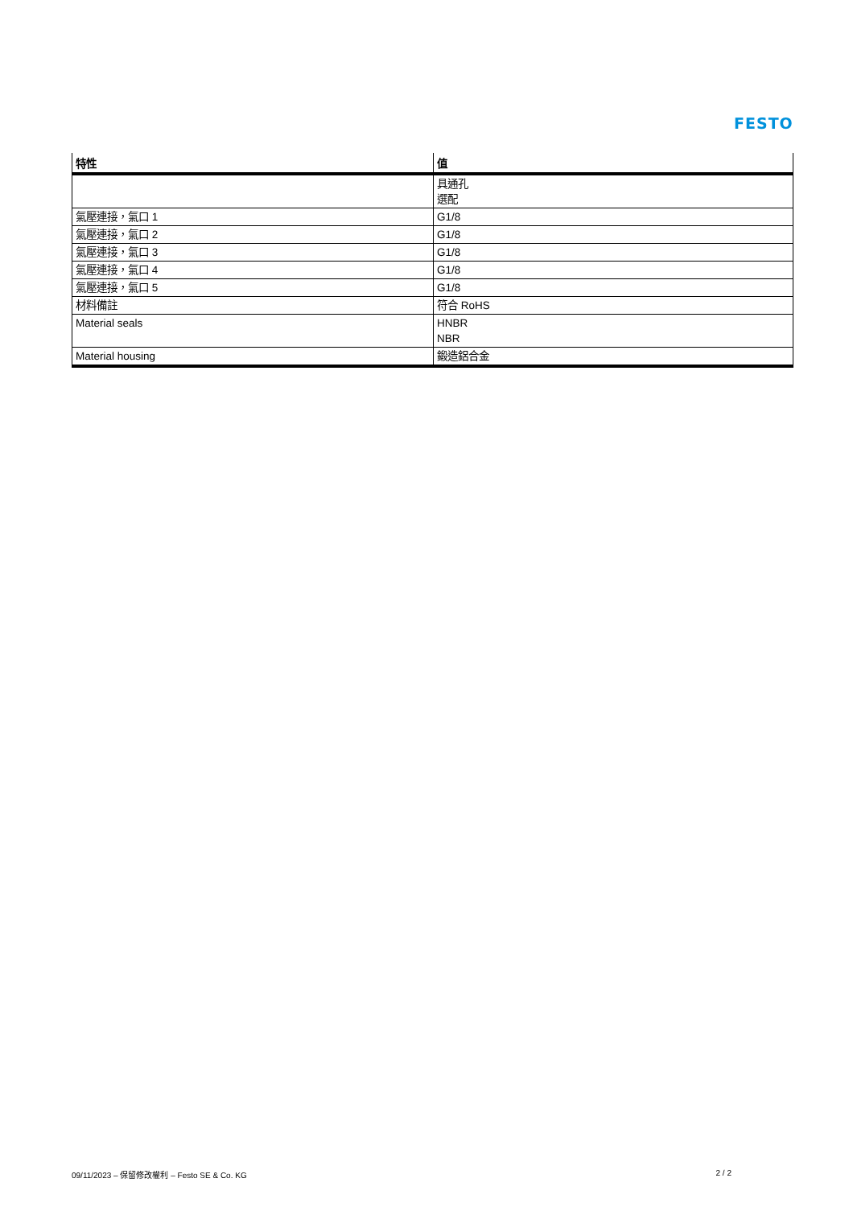FESTO
| 特性 | 值 |
| --- | --- |
| | 具通孔 選配 |
| 氣壓連接，氣口 1 | G1/8 |
| 氣壓連接，氣口 2 | G1/8 |
| 氣壓連接，氣口 3 | G1/8 |
| 氣壓連接，氣口 4 | G1/8 |
| 氣壓連接，氣口 5 | G1/8 |
| 材料備註 | 符合 RoHS |
| Material seals | HNBR NBR |
| Material housing | 鍛造鋁合金 |
09/11/2023 – 保留修改權利 – Festo SE & Co. KG 2 / 2